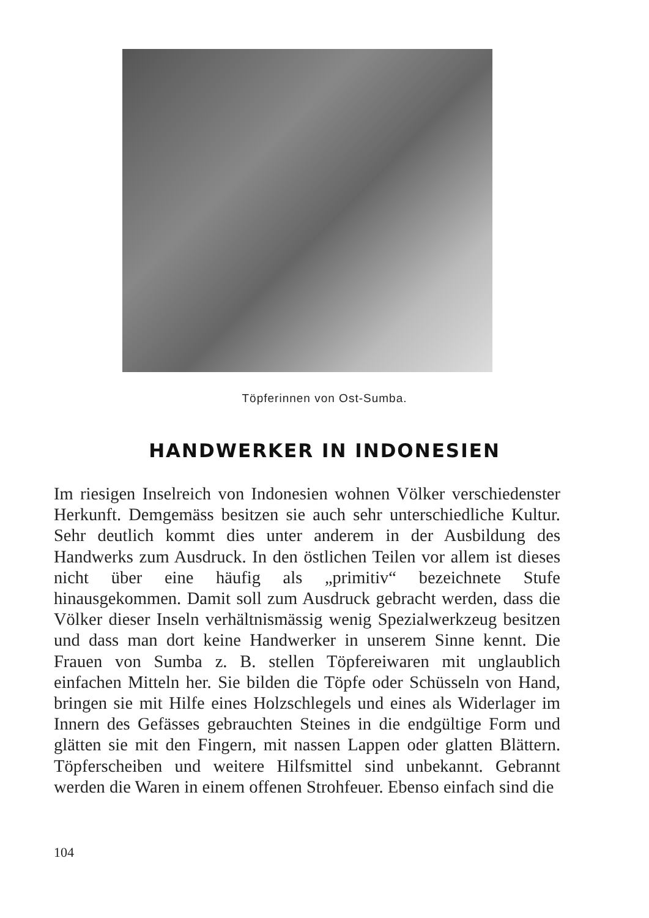Töpferinnen von Ost-Sumba.
HANDWERKER IN INDONESIEN
Im riesigen Inselreich von Indonesien wohnen Völker verschiedenster Herkunft. Demgemäss besitzen sie auch sehr unterschiedliche Kultur. Sehr deutlich kommt dies unter anderem in der Ausbildung des Handwerks zum Ausdruck. In den östlichen Teilen vor allem ist dieses nicht über eine häufig als „primitiv“ bezeichnete Stufe hinausgekommen. Damit soll zum Ausdruck gebracht werden, dass die Völker dieser Inseln verhältnismässig wenig Spezialwerkzeug besitzen und dass man dort keine Handwerker in unserem Sinne kennt. Die Frauen von Sumba z. B. stellen Töpfereiwaren mit unglaublich einfachen Mitteln her. Sie bilden die Töpfe oder Schüsseln von Hand, bringen sie mit Hilfe eines Holzschlegels und eines als Widerlager im Innern des Gefässes gebrauchten Steines in die endgültige Form und glätten sie mit den Fingern, mit nassen Lappen oder glatten Blättern. Töpferscheiben und weitere Hilfsmittel sind unbekannt. Gebrannt werden die Waren in einem offenen Strohfeuer. Ebenso einfach sind die
104